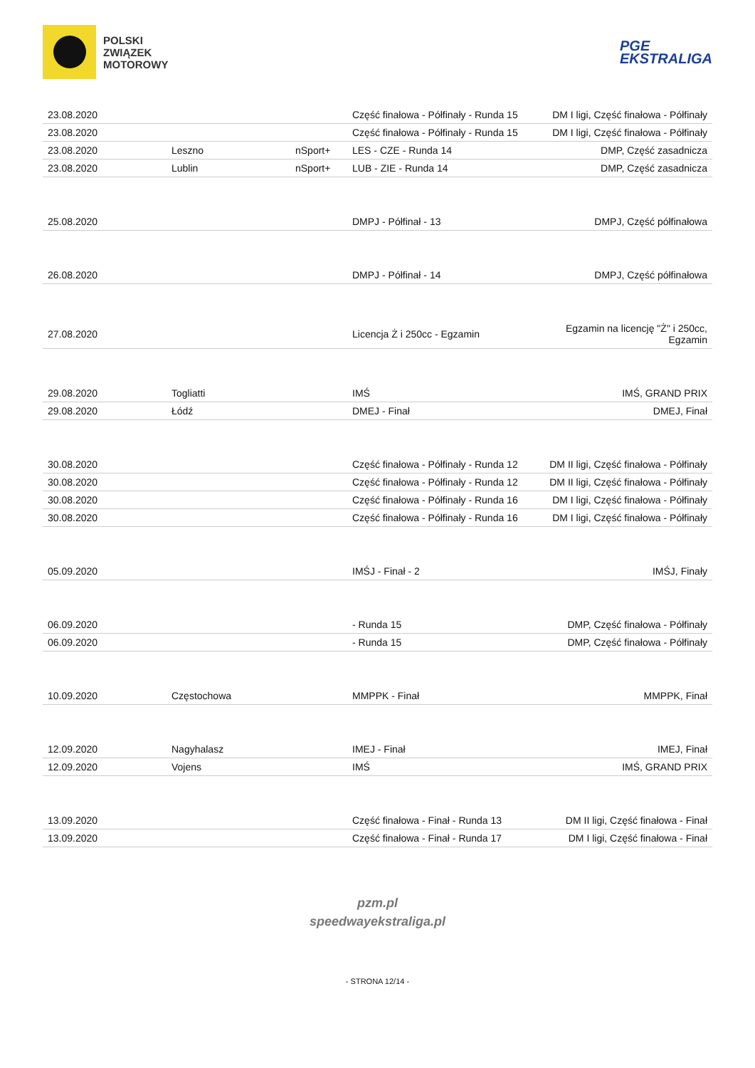POLSKI
ZWIĄZEK
MOTOROWY
PGE
EKSTRALIGA
| 23.08.2020 | | | Część finałowa - Półfinały - Runda 15 | DM I ligi, Część finałowa - Półfinały |
| 23.08.2020 | | | Część finałowa - Półfinały - Runda 15 | DM I ligi, Część finałowa - Półfinały |
| 23.08.2020 | Leszno | nSport+ | LES - CZE - Runda 14 | DMP, Część zasadnicza |
| 23.08.2020 | Lublin | nSport+ | LUB - ZIE - Runda 14 | DMP, Część zasadnicza |
| 25.08.2020 | | | DMPJ - Półfinał - 13 | DMPJ, Część półfinałowa |
| 26.08.2020 | | | DMPJ - Półfinał - 14 | DMPJ, Część półfinałowa |
| 27.08.2020 | | | Licencja Ż i 250cc - Egzamin | Egzamin na licencję "Ż" i 250cc, Egzamin |
| 29.08.2020 | Togliatti | | IMŚ | IMŚ, GRAND PRIX |
| 29.08.2020 | Łódź | | DMEJ - Finał | DMEJ, Finał |
| 30.08.2020 | | | Część finałowa - Półfinały - Runda 12 | DM II ligi, Część finałowa - Półfinały |
| 30.08.2020 | | | Część finałowa - Półfinały - Runda 12 | DM II ligi, Część finałowa - Półfinały |
| 30.08.2020 | | | Część finałowa - Półfinały - Runda 16 | DM I ligi, Część finałowa - Półfinały |
| 30.08.2020 | | | Część finałowa - Półfinały - Runda 16 | DM I ligi, Część finałowa - Półfinały |
| 05.09.2020 | | | IMŚJ - Finał - 2 | IMŚJ, Finały |
| 06.09.2020 | | | - Runda 15 | DMP, Część finałowa - Półfinały |
| 06.09.2020 | | | - Runda 15 | DMP, Część finałowa - Półfinały |
| 10.09.2020 | Częstochowa | | MMPPK - Finał | MMPPK, Finał |
| 12.09.2020 | Nagyhalasz | | IMEJ - Finał | IMEJ, Finał |
| 12.09.2020 | Vojens | | IMŚ | IMŚ, GRAND PRIX |
| 13.09.2020 | | | Część finałowa - Finał - Runda 13 | DM II ligi, Część finałowa - Finał |
| 13.09.2020 | | | Część finałowa - Finał - Runda 17 | DM I ligi, Część finałowa - Finał |
pzm.pl
speedwayekstraliga.pl
- STRONA 12/14 -